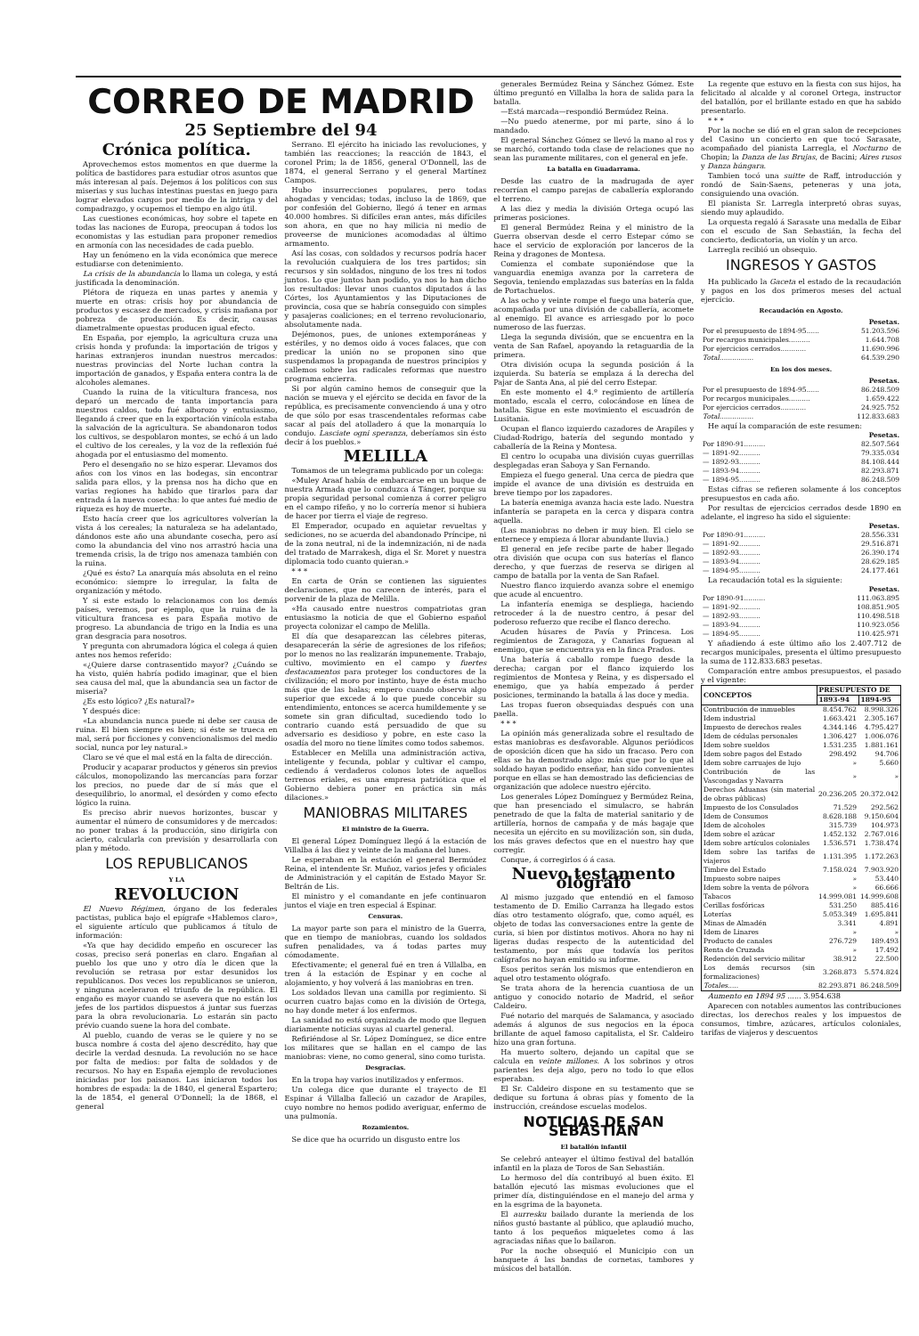CORREO DE MADRID
25 Septiembre del 94
Crónica política.
Aprovechemos estos momentos en que duerme la política de bastidores para estudiar otros asuntos que más interesan al país. Dejemos á los políticos con sus miserias y sus luchas intestinas puestas en juego para lograr elevados cargos por medio de la intriga y del compadrazgo, y ocupemos el tiempo en algo útil.
Las cuestiones económicas, hoy sobre el tapete en todas las naciones de Europa, preocupan á todos los economistas y las estudian para proponer remedios en armonía con las necesidades de cada pueblo.
Hay un fenómeno en la vida económica que merece estudiarse con detenimiento.
La crisis de la abundancia lo llama un colega, y está justificada la denominación.
Plétora de riqueza en unas partes y anemia y muerte en otras: crisis hoy por abundancia de productos y escasez de mercados, y crisis mañana por pobreza de producción. Es decir, causas diametralmente opuestas producen igual efecto.
En España, por ejemplo, la agricultura cruza una crisis honda y profunda: la importación de trigos y harinas extranjeros inundan nuestros mercados: nuestras provincias del Norte luchan contra la importación de ganados, y España entera contra la de alcoholes alemanes.
Cuando la ruina de la viticultura francesa, nos deparó un mercado de tanta importancia para nuestros caldos, todo fué alborozo y entusiasmo, llegando á creer que en la exportación vinícola estaba la salvación de la agricultura. Se abandonaron todos los cultivos, se despoblaron montes, se echó á un lado el cultivo de los cereales, y la voz de la reflexión fué ahogada por el entusiasmo del momento.
Pero el desengaño no se hizo esperar. Llevamos dos años con los vinos en las bodegas, sin encontrar salida para ellos, y la prensa nos ha dicho que en varias regiones ha habido que tirarlos para dar entrada á la nueva cosecha: lo que antes fué medio de riqueza es hoy de muerte.
Esto hacía creer que los agricultores volverían la vista á los cereales; la naturaleza se ha adelantado, dándonos este año una abundante cosecha, pero así como la abundancia del vino nos arrastró hacia una tremenda crisis, la de trigo nos amenaza también con la ruina.
¿Qué es ésto? La anarquía más absoluta en el reino económico: siempre lo irregular, la falta de organización y método.
Y si este estado lo relacionamos con los demás países, veremos, por ejemplo, que la ruina de la viticultura francesa es para España motivo de progreso. La abundancia de trigo en la India es una gran desgracia para nosotros.
Y pregunta con abrumadora lógica el colega á quien antes nos hemos referido:
«¿Quiere darse contrasentido mayor? ¿Cuándo se ha visto, quién habría podido imaginar, que el bien sea causa del mal, que la abundancia sea un factor de miseria?
¿Es esto lógico? ¿Es natural?»
Y después dice:
«La abundancia nunca puede ni debe ser causa de ruina. El bien siempre es bien; si éste se trueca en mal, será por ficciones y convencionalismos del medio social, nunca por ley natural.»
Claro se vé que el mal está en la falta de dirección.
Producir y acaparar productos y géneros sin previos cálculos, monopolizando las mercancías para forzar los precios, no puede dar de sí más que el desequilibrio, lo anormal, el desórden y como efecto lógico la ruina.
Es preciso abrir nuevos horizontes, buscar y aumentar el número de consumidores y de mercados: no poner trabas á la producción, sino dirigirla con acierto, calcularla con previsión y desarrollarla con plan y método.
LOS REPUBLICANOS
Y LA
REVOLUCION
El Nuevo Régimen, órgano de los federales pactistas, publica bajo el epígrafe «Hablemos claro», el siguiente artículo que publicamos á título de información:
«Ya que hay decidido empeño en oscurecer las cosas, preciso será ponerlas en claro. Engañan al pueblo los que uno y otro día le dicen que la revolución se retrasa por estar desunidos los republicanos. Dos veces los republicanos se unieron, y ninguna aceleraron el triunfo de la república. El engaño es mayor cuando se asevera que no están los jefes de los partidos dispuestos á juntar sus fuerzas para la obra revolucionaria. Lo estarán sin pacto prévio cuando suene la hora del combate.
Al pueblo, cuando de veras se le quiere y no se busca nombre á costa del ajeno descrédito, hay que decirle la verdad desnuda. La revolución no se hace por falta de medios: por falta de soldados y de recursos. No hay en España ejemplo de revoluciones iniciadas por los paisanos. Las iniciaron todos los hombres de espada: la de 1840, el general Espartero; la de 1854, el general O'Donnell; la de 1868, el general
Serrano. El ejército ha iniciado las revoluciones, y también las reacciones; la reacción de 1843, el coronel Prim; la de 1856, general O'Donnell, las de 1874, el general Serrano y el general Martínez Campos.
Hubo insurrecciones populares, pero todas ahogadas y vencidas; todas, incluso la de 1869, que por confesión del Gobierno, llegó á tener en armas 40.000 hombres. Si difíciles eran antes, más difíciles son ahora, en que no hay milicia ni medio de proveerse de municiones acomodadas al último armamento.
Así las cosas, con soldados y recursos podría hacer la revolución cualquiera de los tres partidos; sin recursos y sin soldados, ninguno de los tres ni todos juntos. Lo que juntos han podido, ya nos lo han dicho los resultados: llevar unos cuantos diputados á las Córtes, los Ayuntamientos y las Diputaciones de provincia, cosa que se habría conseguido con simples y pasajeras coaliciones; en el terreno revolucionario, absolutamente nada.
Dejémonos, pues, de uniones extemporáneas y estériles, y no demos oido á voces falaces, que con predicar la unión no se proponen sino que suspendamos la propaganda de nuestros principios y callemos sobre las radicales reformas que nuestro programa encierra.
Si por algún camino hemos de conseguir que la nación se mueva y el ejército se decida en favor de la república, es precisamente convenciendo á una y otro de que sólo por esas trascendentales reformas cabe sacar al país del atolladero á que la monarquía lo condujo. Lasciate ogni speranza, deberíamos sin ésto decir á los pueblos.»
MELILLA
Tomamos de un telegrama publicado por un colega:
«Muley Araaf había de embarcarse en un buque de nuestra Armada que lo conduzca á Tánger, porque su propia seguridad personal comienza á correr peligro en el campo rifeño, y no lo correría menor si hubiera de hacer por tierra el viaje de regreso.
El Emperador, ocupado en aquietar revueltas y sediciones, no se acuerda del abandonado Príncipe, ni de la zona neutral, ni de la indemnización, ni de nada del tratado de Marrakesh, diga el Sr. Moret y nuestra diplomacia todo cuanto quieran.»
* * *
En carta de Orán se contienen las siguientes declaraciones, que no carecen de interés, para el porvenir de la plaza de Melilla.
«Ha causado entre nuestros compatriotas gran entusiasmo la noticia de que el Gobierno español proyecta colonizar el campo de Melilla.
El día que desaparezcan las célebres piteras, desaparecerán la série de agresiones de los rifeños; por lo menos no las realizarán impunemente. Trabajo, cultivo, movimiento en el campo y fuertes destacamentos para proteger los conductores de la civilización; el moro por instinto, huye de ésta mucho más que de las balas; empero cuando observa algo superior que excede á lo que puede concebir su entendimiento, entonces se acerca humildemente y se somete sin gran dificultad, sucediendo todo lo contrario cuando está persuadido de que su adversario es desidioso y pobre, en este caso la osadía del moro no tiene límites como todos sabemos.
Establecer en Melilla una administración activa, inteligente y fecunda, poblar y cultivar el campo, cediendo á verdaderos colonos lotes de aquellos terrenos eriales, es una empresa patriótica que el Gobierno debiera poner en práctica sin más dilaciones.»
MANIOBRAS MILITARES
El ministro de la Guerra.
El general López Domínguez llegó á la estación de Villalba á las diez y veinte de la mañana del lunes.
Le esperaban en la estación el general Bermúdez Reina, el intendente Sr. Muñoz, varios jefes y oficiales de Administración y el capitán de Estado Mayor Sr. Beltrán de Lis.
El ministro y el comandante en jefe continuaron juntos el viaje en tren especial á Espinar.
Censuras.
La mayor parte son para el ministro de la Guerra, que en tiempo de maniobras, cuando los soldados sufren penalidades, va á todas partes muy cómodamente.
Efectivamente; el general fué en tren á Villalba, en tren á la estación de Espinar y en coche al alojamiento, y hoy volverá á las maniobras en tren.
Los soldados llevan una camilla por regimiento. Si ocurren cuatro bajas como en la división de Ortega, no hay donde meter á los enfermos.
La sanidad no está organizada de modo que lleguen diariamente noticias suyas al cuartel general.
Refiriéndose al Sr. López Domínguez, se dice entre los militares que se hallan en el campo de las maniobras: viene, no como general, sino como turista.
Desgracias.
En la tropa hay varios inutilizados y enfermos.
Un colega dice que durante el trayecto de El Espinar á Villalba falleció un cazador de Arapiles, cuyo nombre no hemos podido averiguar, enfermo de una pulmonía.
Rozamientos.
Se dice que ha ocurrido un disgusto entre los
generales Bermúdez Reina y Sánchez Gómez. Este último preguntó en Villalba la hora de salida para la batalla.
—Está marcada—respondió Bermúdez Reina.
—No puedo atenerme, por mi parte, sino á lo mandado.
El general Sánchez Gómez se llevó la mano al ros y se marchó, cortando toda clase de relaciones que no sean las puramente militares, con el general en jefe.
La batalla en Guadarrama.
Desde las cuatro de la madrugada de ayer recorrían el campo parejas de caballería explorando el terreno.
A las diez y media la división Ortega ocupó las primeras posiciones.
El general Bermúdez Reina y el ministro de la Guerra observan desde el cerro Estepar cómo se hace el servicio de exploración por lanceros de la Reina y dragones de Montesa.
Comienza el combate suponiéndose que la vanguardia enemiga avanza por la carretera de Segovia, teniendo emplazadas sus baterías en la falda de Portachuelos.
A las ocho y veinte rompe el fuego una batería que, acompañada por una división de caballería, acomete al enemigo. El avance es arriesgado por lo poco numeroso de las fuerzas.
Llega la segunda división, que se encuentra en la venta de San Rafael, apoyando la retaguardia de la primera.
Otra división ocupa la segunda posición á la izquierda. Su batería se emplaza á la derecha del Pajar de Santa Ana, al pié del cerro Estepar.
En este momento el 4.º regimiento de artillería montado, escala el cerro, colocándose en línea de batalla. Sigue en este movimiento el escuadrón de Lusitania.
Ocupan el flanco izquierdo cazadores de Arapiles y Ciudad-Rodrigo, batería del segundo montado y caballería de la Reina y Montesa.
El centro lo ocupaba una división cuyas guerrillas desplegadas eran Saboya y San Fernando.
Empieza el fuego general. Una cerca de piedra que impide el avance de una división es destruida en breve tiempo por los zapadores.
La batería enemiga avanza hacia este lado. Nuestra infantería se parapeta en la cerca y dispara contra aquella.
(Las maniobras no deben ir muy bien. El cielo se enternece y empieza á llorar abundante lluvia.)
El general en jefe recibe parte de haber llegado otra división que ocupa con sus baterías el flanco derecho, y que fuerzas de reserva se dirigen al campo de batalla por la venta de San Rafael.
Nuestro flanco izquierdo avanza sobre el enemigo que acude al encuentro.
La infantería enemiga se despliega, haciendo retroceder á la de nuestro centro, á pesar del poderoso refuerzo que recibe el flanco derecho.
Acuden húsares de Pavía y Princesa. Los regimientos de Zaragoza, y Canarias foguean al enemigo, que se encuentra ya en la finca Prados.
Una batería á caballo rompe fuego desde la derecha; cargan por el flanco izquierdo los regimientos de Montesa y Reina, y es dispersado el enemigo, que ya había empezado á perder posiciones, terminando la batalla á las doce y media.
Las tropas fueron obsequiadas después con una paella.
* * *
La opinión más generalizada sobre el resultado de estas maniobras es desfavorable. Algunos periódicos de oposición dicen que ha sido un fracaso. Pero con ellas se ha demostrado algo: más que por lo que al soldado hayan podido enseñar, han sido convenientes porque en ellas se han demostrado las deficiencias de organización que adolece nuestro ejército.
Los generales López Domínguez y Bermúdez Reina, que han presenciado el simulacro, se habrán penetrado de que la falta de material sanitario y de artillería, hornos de campaña y de más bagaje que necesita un ejército en su movilización son, sin duda, los más graves defectos que en el nuestro hay que corregir.
Conque, á corregirlos ó á casa.
Nuevo testamento ológrafo
Al mismo juzgado que entendió en el famoso testamento de D. Emilio Carranza ha llegado estos días otro testamento ológrafo, que, como aquél, es objeto de todas las conversaciones entre la gente de curia, si bien por distintos motivos. Ahora no hay ni ligeras dudas respecto de la autenticidad del testamento, por más que todavía los peritos calígrafos no hayan emitido su informe.
Esos peritos serán los mismos que entendieron en aquel otro testamento ológrafo.
Se trata ahora de la herencia cuantiosa de un antiguo y conocido notario de Madrid, el señor Caldeiro.
Fué notario del marqués de Salamanca, y asociado además á algunos de sus negocios en la época brillante de aquel famoso capitalista, el Sr. Caldeiro hizo una gran fortuna.
Ha muerto soltero, dejando un capital que se calcula en veinte millones. A los sobrinos y otros parientes les deja algo, pero no todo lo que ellos esperaban.
El Sr. Caldeiro dispone en su testamento que se dedique su fortuna á obras pías y fomento de la instrucción, creándose escuelas modelos.
NOTICIAS DE SAN SEBASTIAN
El batallón infantil
Se celebró anteayer el último festival del batallón infantil en la plaza de Toros de San Sebastián.
Lo hermoso del día contribuyó al buen éxito. El batallón ejecutó las mismas evoluciones que el primer día, distinguiéndose en el manejo del arma y en la esgrima de la bayoneta.
El aurresku bailado durante la merienda de los niños gustó bastante al público, que aplaudió mucho, tanto á los pequeños miqueletes como á las agraciadas niñas que lo bailaron.
Por la noche obsequió el Municipio con un banquete á las bandas de cornetas, tambores y músicos del batallón.
La regente que estuvo en la fiesta con sus hijos, ha felicitado al alcalde y al coronel Ortega, instructor del batallón, por el brillante estado en que ha sabido presentarlo.
* * *
Por la noche se dió en el gran salon de recepciones del Casino un concierto en que tocó Sarasate, acompañado del pianista Larregla, el Nocturno de Chopin; la Danza de las Brujas, de Bacini; Aires rusos y Danza húngara.
Tambien tocó una suitte de Raff, introducción y rondó de Sain-Saens, peteneras y una jota, consiguiendo una ovación.
El pianista Sr. Larregla interpretó obras suyas, siendo muy aplaudido.
La orquesta regaló á Sarasate una medalla de Eibar con el escudo de San Sebastián, la fecha del concierto, dedicatoria, un violín y un arco.
Larregla recibió un obsequio.
INGRESOS Y GASTOS
Ha publicado la Gaceta el estado de la recaudación y pagos en los dos primeros meses del actual ejercicio.
Recaudación en Agosto.
| | Pesetas. |
| Por el presupuesto de 1894-95...... | 51.203.596 |
| Por recargos municipales.......... | 1.644.708 |
| Por ejercicios cerrados............ | 11.690.996 |
| Total ................ | 64.539.290 |
En los dos meses.
| | Pesetas. |
| Por el presupuesto de 1894-95...... | 86.248.509 |
| Por recargos municipales.......... | 1.659.422 |
| Por ejercicios cerrados............ | 24.925.752 |
| Total ................ | 112.833.683 |
He aquí la comparación de este resumen:
| | Pesetas. |
| Por 1890-91.......... | 82.507.564 |
| — 1891-92.......... | 79.335.034 |
| — 1892-93.......... | 84.108.444 |
| — 1893-94.......... | 82.293.871 |
| — 1894-95.......... | 86.248.509 |
Estas cifras se refieren solamente á los conceptos presupuestos en cada año.
Por resultas de ejercicios cerrados desde 1890 en adelante, el ingreso ha sido el siguiente:
| | Pesetas. |
| Por 1890-91.......... | 28.556.331 |
| — 1891-92.......... | 29.516.871 |
| — 1892-93.......... | 26.390.174 |
| — 1893-94.......... | 28.629.185 |
| — 1894-95.......... | 24.177.461 |
La recaudación total es la siguiente:
| | Pesetas. |
| Por 1890-91.......... | 111.063.895 |
| — 1891-92.......... | 108.851.905 |
| — 1892-93.......... | 110.498.518 |
| — 1893-94.......... | 110.923.056 |
| — 1894-95.......... | 110.425.971 |
Y añadiendo á este último año los 2.407.712 de recargos municipales, presenta el último presupuesto la suma de 112.833.683 pesetas.
Comparación entre ambos presupuestos, el pasado y el vigente:
| CONCEPTOS | PRESUPUESTO DE | |
| --- | --- | --- |
| | 1893-94 | 1894-95 |
| Contribución de inmuebles | 8.454.762 | 8.998.326 |
| Idem industrial | 1.663.421 | 2.305.167 |
| Impuesto de derechos reales | 4.344.146 | 4.795.427 |
| Idem de cédulas personales | 1.306.427 | 1.006.076 |
| Idem sobre sueldos | 1.531.235 | 1.881.161 |
| Idem sobre pagos del Estado | 298.492 | 94.706 |
| Idem sobre carruajes de lujo | » | 5.660 |
| Contribución de las Vascongadas y Navarra | » | » |
| Derechos Aduanas (sin material de obras públicas) | 20.236.205 | 20.372.042 |
| Impuesto de los Consulados | 71.529 | 292.562 |
| Idem de Consumos | 8.628.188 | 9.150.604 |
| Idem de alcoholes | 315.739 | 104.973 |
| Idem sobre el azúcar | 1.452.132 | 2.767.016 |
| Idem sobre artículos coloniales | 1.536.571 | 1.738.474 |
| Idem sobre las tarifas de viajeros | 1.131.395 | 1.172.263 |
| Timbre del Estado | 7.158.024 | 7.903.920 |
| Impuesto sobre naipes | » | 53.440 |
| Idem sobre la venta de pólvora | » | 66.666 |
| Tabacos | 14.999.081 | 14.999.608 |
| Cerillas fosfóricas | 531.250 | 885.416 |
| Loterías | 5.053.349 | 1.695.841 |
| Minas de Almadén | 3.341 | 4.891 |
| Idem de Linares | » | » |
| Producto de canales | 276.729 | 189.493 |
| Renta de Cruzada | » | 17.492 |
| Redención del servicio militar | 38.912 | 22.500 |
| Los demás recursos (sin formalizaciones) | 3.268.873 | 5.574.824 |
| Totales ..... | 82.293.871 | 86.248.509 |
Aumento en 1894 95 ...... 3.954.638
Aparecen con notables aumentos las contribuciones directas, los derechos reales y los impuestos de consumos, timbre, azúcares, artículos coloniales, tarifas de viajeros y descuentos